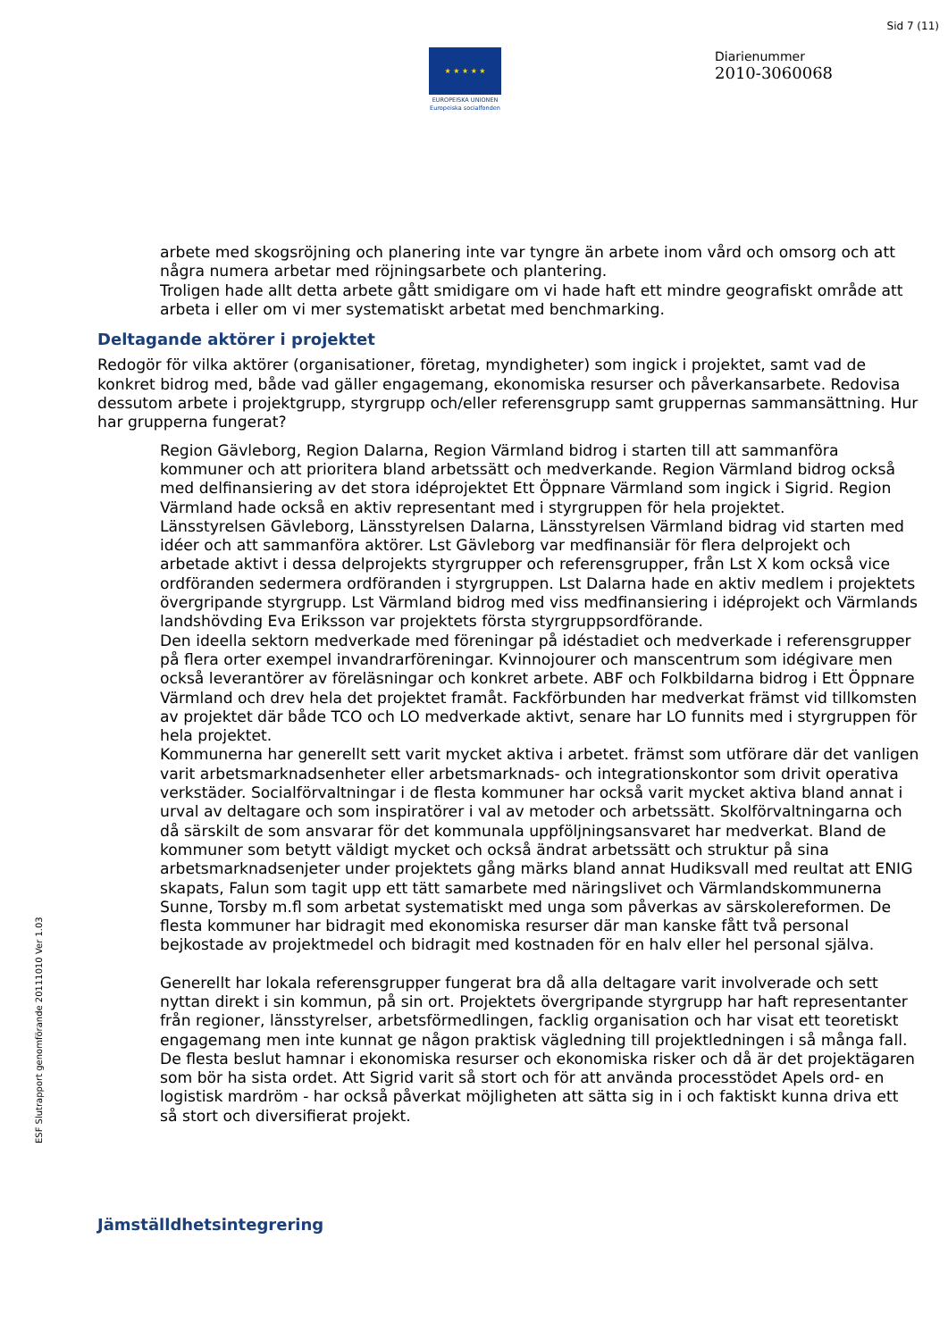Sid 7 (11)
★ ★ ★ ★ ★
EUROPEISKA UNIONEN
Europeiska socialfonden
Diarienummer
2010-3060068
ESF Slutrapport genomförande 20111010 Ver 1.03
arbete med skogsröjning och planering inte var tyngre än arbete inom vård och omsorg och att några numera arbetar med röjningsarbete och plantering.
Troligen hade allt detta arbete gått smidigare om vi hade haft ett mindre geografiskt område att arbeta i eller om vi mer systematiskt arbetat med benchmarking.
Deltagande aktörer i projektet
Redogör för vilka aktörer (organisationer, företag, myndigheter) som ingick i projektet, samt vad de konkret bidrog med, både vad gäller engagemang, ekonomiska resurser och påverkansarbete. Redovisa dessutom arbete i projektgrupp, styrgrupp och/eller referensgrupp samt gruppernas sammansättning. Hur har grupperna fungerat?
Region Gävleborg, Region Dalarna, Region Värmland bidrog i starten till att sammanföra kommuner och att prioritera bland arbetssätt och medverkande. Region Värmland bidrog också med delfinansiering av det stora idéprojektet Ett Öppnare Värmland som ingick i Sigrid. Region Värmland hade också en aktiv representant med i styrgruppen för hela projektet.
Länsstyrelsen Gävleborg, Länsstyrelsen Dalarna, Länsstyrelsen Värmland bidrag vid starten med idéer och att sammanföra aktörer. Lst Gävleborg var medfinansiär för flera delprojekt och arbetade aktivt i dessa delprojekts styrgrupper och referensgrupper, från Lst X kom också vice ordföranden sedermera ordföranden i styrgruppen. Lst Dalarna hade en aktiv medlem i projektets övergripande styrgrupp. Lst Värmland bidrog med viss medfinansiering i idéprojekt och Värmlands landshövding Eva Eriksson var projektets första styrgruppsordförande.
Den ideella sektorn medverkade med föreningar på idéstadiet och medverkade i referensgrupper på flera orter exempel invandrarföreningar. Kvinnojourer och manscentrum som idégivare men också leverantörer av föreläsningar och konkret arbete. ABF och Folkbildarna bidrog i Ett Öppnare Värmland och drev hela det projektet framåt. Fackförbunden har medverkat främst vid tillkomsten av projektet där både TCO och LO medverkade aktivt, senare har LO funnits med i styrgruppen för hela projektet.
Kommunerna har generellt sett varit mycket aktiva i arbetet. främst som utförare där det vanligen varit arbetsmarknadsenheter eller arbetsmarknads- och integrationskontor som drivit operativa verkstäder. Socialförvaltningar i de flesta kommuner har också varit mycket aktiva bland annat i urval av deltagare och som inspiratörer i val av metoder och arbetssätt. Skolförvaltningarna och då särskilt de som ansvarar för det kommunala uppföljningsansvaret har medverkat. Bland de kommuner som betytt väldigt mycket och också ändrat arbetssätt och struktur på sina arbetsmarknadsenjeter under projektets gång märks bland annat Hudiksvall med reultat att ENIG skapats, Falun som tagit upp ett tätt samarbete med näringslivet och Värmlandskommunerna Sunne, Torsby m.fl som arbetat systematiskt med unga som påverkas av särskolereformen. De flesta kommuner har bidragit med ekonomiska resurser där man kanske fått två personal bejkostade av projektmedel och bidragit med kostnaden för en halv eller hel personal själva.
Generellt har lokala referensgrupper fungerat bra då alla deltagare varit involverade och sett nyttan direkt i sin kommun, på sin ort. Projektets övergripande styrgrupp har haft representanter från regioner, länsstyrelser, arbetsförmedlingen, facklig organisation och har visat ett teoretiskt engagemang men inte kunnat ge någon praktisk vägledning till projektledningen i så många fall. De flesta beslut hamnar i ekonomiska resurser och ekonomiska risker och då är det projektägaren som bör ha sista ordet. Att Sigrid varit så stort och för att använda processtödet Apels ord- en logistisk mardröm - har också påverkat möjligheten att sätta sig in i och faktiskt kunna driva ett så stort och diversifierat projekt.
Jämställdhetsintegrering